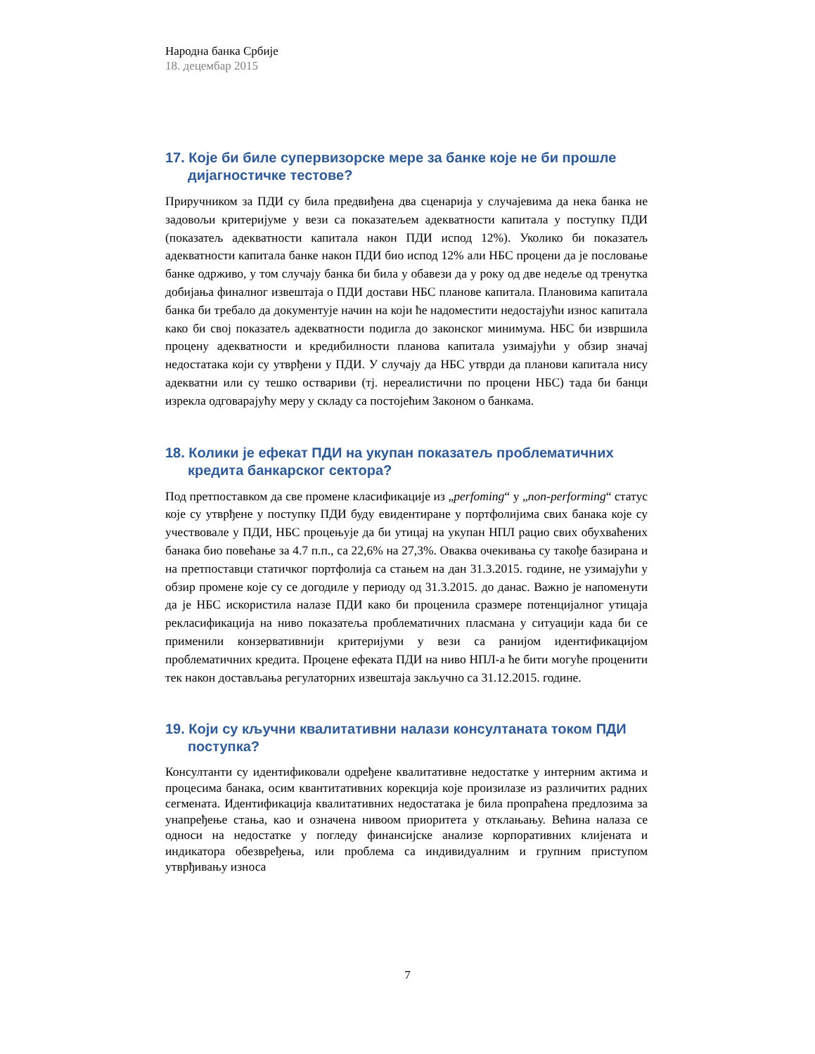Народна банка Србије
18. децембар 2015
17. Које би биле супервизорске мере за банке које не би прошле дијагностичке тестове?
Приручником за ПДИ су била предвиђена два сценарија у случајевима да нека банка не задовољи критеријуме у вези са показатељем адекватности капитала у поступку ПДИ (показатељ адекватности капитала након ПДИ испод 12%). Уколико би показатељ адекватности капитала банке након ПДИ био испод 12% али НБС процени да је пословање банке одрживо, у том случају банка би била у обавези да у року од две недеље од тренутка добијања финалног извештаја о ПДИ достави НБС планове капитала. Плановима капитала банка би требало да документује начин на који ће надоместити недостајући износ капитала како би свој показатељ адекватности подигла до законског минимума. НБС би извршила процену адекватности и кредибилности планова капитала узимајући у обзир значај недостатака који су утврђени у ПДИ. У случају да НБС утврди да планови капитала нису адекватни или су тешко оствариви (тј. нереалистични по процени НБС) тада би банци изрекла одговарајућу меру у складу са постојећим Законом о банкама.
18. Колики је ефекат ПДИ на укупан показатељ проблематичних кредита банкарског сектора?
Под претпоставком да све промене класификације из „perfoming“ у „non-performing“ статус које су утврђене у поступку ПДИ буду евидентиране у портфолијима свих банака које су учествовале у ПДИ, НБС процењује да би утицај на укупан НПЛ рацио свих обухваћених банака био повећање за 4.7 п.п., са 22,6% на 27,3%. Оваква очекивања су такође базирана и на претпоставци статичког портфолија са стањем на дан 31.3.2015. године, не узимајући у обзир промене које су се догодиле у периоду од 31.3.2015. до данас. Важно је напоменути да је НБС искористила налазе ПДИ како би проценила сразмере потенцијалног утицаја рекласификација на ниво показатеља проблематичних пласмана у ситуацији када би се применили конзервативнији критеријуми у вези са ранијом идентификацијом проблематичних кредита. Процене ефеката ПДИ на ниво НПЛ-а ће бити могуће проценити тек након достављања регулаторних извештаја закључно са 31.12.2015. године.
19. Који су кључни квалитативни налази консултаната током ПДИ поступка?
Консултанти су идентификовали одређене квалитативне недостатке у интерним актима и процесима банака, осим квантитативних корекција које произилазе из различитих радних сегмената. Идентификација квалитативних недостатака је била пропраћена предлозима за унапређење стања, као и означена нивоом приоритета у отклањању. Већина налаза се односи на недостатке у погледу финансијске анализе корпоративних клијената и индикатора обезвређења, или проблема са индивидуалним и групним приступом утврђивању износа
7